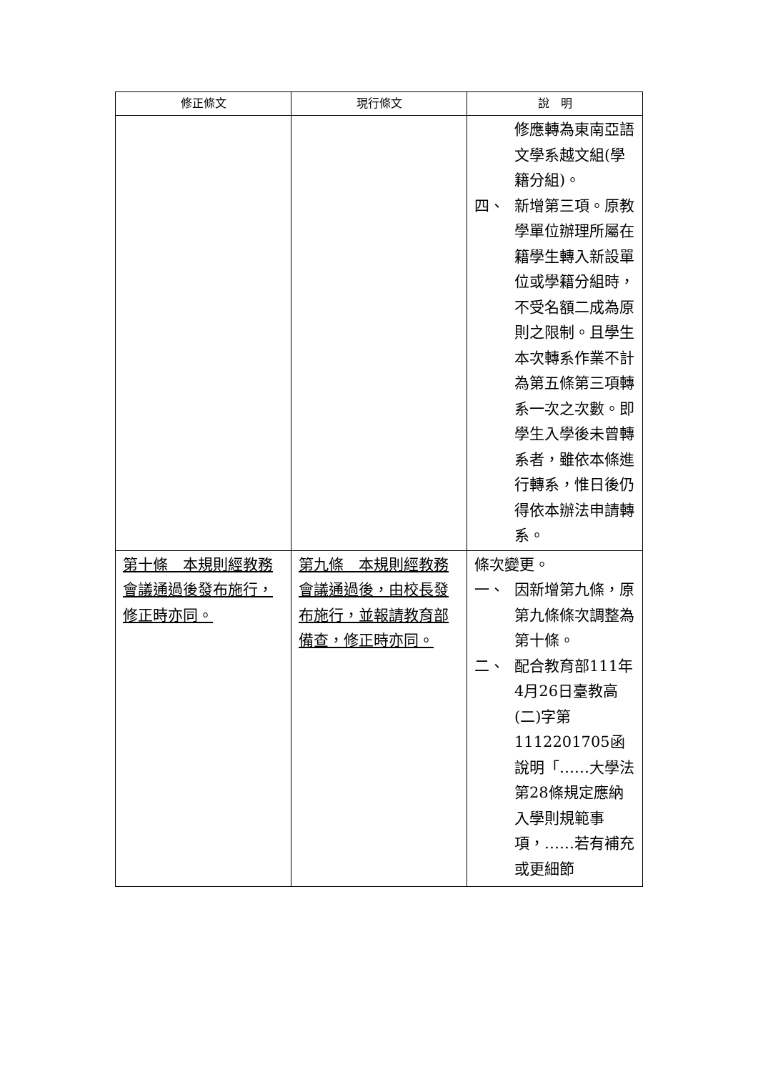| 修正條文 | 現行條文 | 說 明 |
| --- | --- | --- |
| | | 修應轉為東南亞語文學系越文組(學籍分組)。 四、 新增第三項。原教學單位辦理所屬在籍學生轉入新設單位或學籍分組時，不受名額二成為原則之限制。且學生本次轉系作業不計為第五條第三項轉系一次之次數。即學生入學後未曾轉系者，雖依本條進行轉系，惟日後仍得依本辦法申請轉系。 |
| 第十條 本規則經教務會議通過後發布施行，修正時亦同。 | 第九條 本規則經教務會議通過後，由校長發布施行，並報請教育部備查，修正時亦同。 | 條次變更。 一、 因新增第九條，原第九條條次調整為第十條。 二、 配合教育部111年4月26日臺教高(二)字第1112201705函說明「……大學法第28條規定應納入學則規範事項，……若有補充或更細節 |